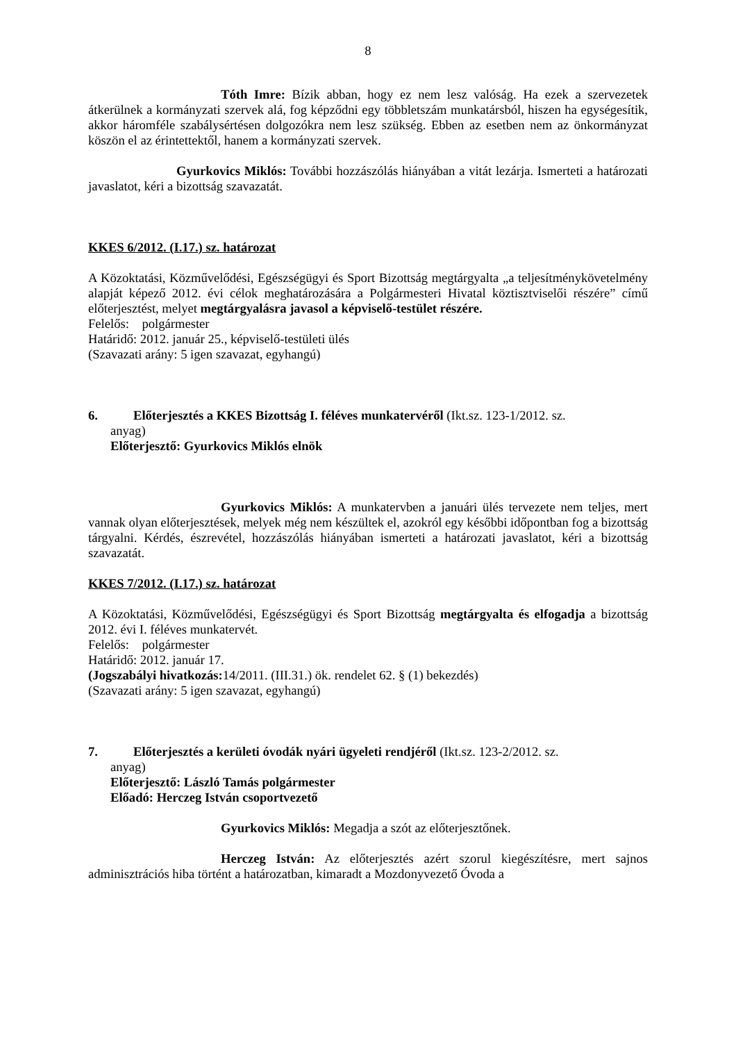8
Tóth Imre: Bízik abban, hogy ez nem lesz valóság. Ha ezek a szervezetek átkerülnek a kormányzati szervek alá, fog képződni egy többletszám munkatársból, hiszen ha egységesítik, akkor háromféle szabálysértésen dolgozókra nem lesz szükség. Ebben az esetben nem az önkormányzat köszön el az érintettektől, hanem a kormányzati szervek.
Gyurkovics Miklós: További hozzászólás hiányában a vitát lezárja. Ismerteti a határozati javaslatot, kéri a bizottság szavazatát.
KKES 6/2012. (I.17.) sz. határozat
A Közoktatási, Közművelődési, Egészségügyi és Sport Bizottság megtárgyalta „a teljesítménykövetelmény alapját képező 2012. évi célok meghatározására a Polgármesteri Hivatal köztisztviselői részére” című előterjesztést, melyet megtárgyalásra javasol a képviselő-testület részére.
Felelős: polgármester
Határidő: 2012. január 25., képviselő-testületi ülés
(Szavazati arány: 5 igen szavazat, egyhangú)
6. Előterjesztés a KKES Bizottság I. féléves munkatervéről (Ikt.sz. 123-1/2012. sz.
anyag)
Előterjesztő: Gyurkovics Miklós elnök
Gyurkovics Miklós: A munkatervben a januári ülés tervezete nem teljes, mert vannak olyan előterjesztések, melyek még nem készültek el, azokról egy későbbi időpontban fog a bizottság tárgyalni. Kérdés, észrevétel, hozzászólás hiányában ismerteti a határozati javaslatot, kéri a bizottság szavazatát.
KKES 7/2012. (I.17.) sz. határozat
A Közoktatási, Közművelődési, Egészségügyi és Sport Bizottság megtárgyalta és elfogadja a bizottság 2012. évi I. féléves munkatervét.
Felelős: polgármester
Határidő: 2012. január 17.
(Jogszabályi hivatkozás: 14/2011. (III.31.) ök. rendelet 62. § (1) bekezdés)
(Szavazati arány: 5 igen szavazat, egyhangú)
7. Előterjesztés a kerületi óvodák nyári ügyeleti rendjéről (Ikt.sz. 123-2/2012. sz.
anyag)
Előterjesztő: László Tamás polgármester
Előadó: Herczeg István csoportvezető
Gyurkovics Miklós: Megadja a szót az előterjesztőnek.
Herczeg István: Az előterjesztés azért szorul kiegészítésre, mert sajnos adminisztrációs hiba történt a határozatban, kimaradt a Mozdonyvezető Óvoda a